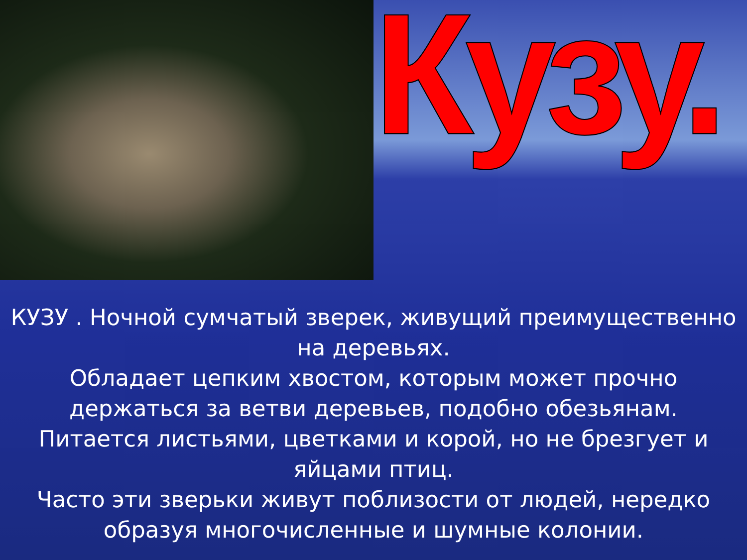Кузу.
КУЗУ . Ночной сумчатый зверек, живущий преимущественно на деревьях.
Обладает цепким хвостом, которым может прочно держаться за ветви деревьев, подобно обезьянам.
Питается листьями, цветками и корой, но не брезгует и яйцами птиц.
Часто эти зверьки живут поблизости от людей, нередко образуя многочисленные и шумные колонии.